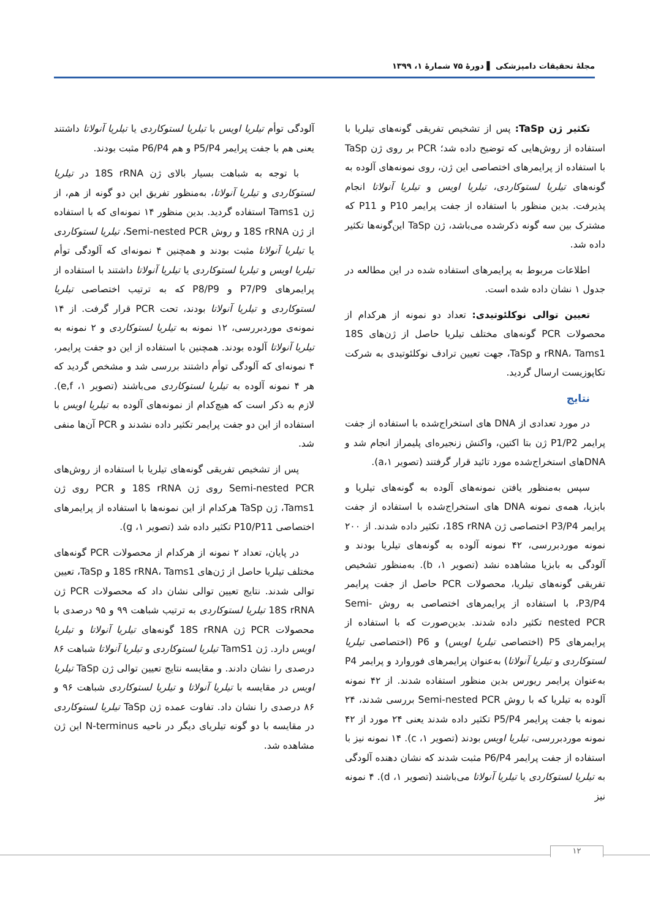مجلهٔ تحقیقات دامپزشکی ▌ دورهٔ ۷۵ شمارهٔ ۱، ۱۳۹۹
تکثیر ژن TaSp: پس از تشخیص تفریقی گونه‌های تیلریا با استفاده از روش‌هایی که توضیح داده شد؛ PCR بر روی ژن TaSp با استفاده از پرایمرهای اختصاصی این ژن، روی نمونه‌های آلوده به گونه‌های تیلریا لستوکاردی، تیلریا اویس و تیلریا آنولاتا انجام پذیرفت. بدین منظور با استفاده از جفت پرایمر P10 و P11 که مشترک بین سه گونه ذکرشده می‌باشد، ژن TaSp این‌گونه‌ها تکثیر داده شد.
اطلاعات مربوط به پرایمرهای استفاده شده در این مطالعه در جدول ۱ نشان داده شده است.
تعیین توالی نوکلئوتیدی: تعداد دو نمونه از هرکدام از محصولات PCR گونه‌های مختلف تیلریا حاصل از ژن‌های 18S rRNA، Tams1 و TaSp، جهت تعیین ترادف نوکلئوتیدی به شرکت تکاپوزیست ارسال گردید.
نتایج
در مورد تعدادی از DNA های استخراج‌شده با استفاده از جفت پرایمر P1/P2 ژن بتا اکتین، واکنش زنجیره‌ای پلیمراز انجام شد و DNAهای استخراج‌شده مورد تائید قرار گرفتند (تصویر ۱،a).
سپس به‌منظور یافتن نمونه‌های آلوده به گونه‌های تیلریا و بابزیا، همه‌ی نمونه DNA های استخراج‌شده با استفاده از جفت پرایمر P3/P4 اختصاصی ژن 18S rRNA، تکثیر داده شدند. از ۲۰۰ نمونه موردبررسی، ۴۲ نمونه آلوده به گونه‌های تیلریا بودند و آلودگی به بابزیا مشاهده نشد (تصویر ۱، b). به‌منظور تشخیص تفریقی گونه‌های تیلریا، محصولات PCR حاصل از جفت پرایمر P3/P4، با استفاده از پرایمرهای اختصاصی به روش Semi-nested PCR تکثیر داده شدند. بدین‌صورت که با استفاده از پرایمرهای P5 (اختصاصی تیلریا اویس) و P6 (اختصاصی تیلریا لستوکاردی و تیلریا آنولاتا) به‌عنوان پرایمرهای فوروارد و پرایمر P4 به‌عنوان پرایمر ریورس بدین منظور استفاده شدند. از ۴۲ نمونه آلوده به تیلریا که با روش Semi-nested PCR بررسی شدند، ۲۴ نمونه با جفت پرایمر P5/P4 تکثیر داده شدند یعنی ۲۴ مورد از ۴۲ نمونه موردبررسی، تیلریا اویس بودند (تصویر ۱، c). ۱۴ نمونه نیز با استفاده از جفت پرایمر P6/P4 مثبت شدند که نشان دهنده آلودگی به تیلریا لستوکاردی یا تیلریا آنولاتا می‌باشند (تصویر ۱، d). ۴ نمونه نیز
آلودگی توأم تیلریا اویس با تیلریا لستوکاردی یا تیلریا آنولاتا داشتند یعنی هم با جفت پرایمر P5/P4 و هم P6/P4 مثبت بودند.
با توجه به شباهت بسیار بالای ژن 18S rRNA در تیلریا لستوکاردی و تیلریا آنولاتا، به‌منظور تفریق این دو گونه از هم، از ژن Tams1 استفاده گردید. بدین منظور ۱۴ نمونه‌ای که با استفاده از ژن 18S rRNA و روش Semi-nested PCR، تیلریا لستوکاردی یا تیلریا آنولاتا مثبت بودند و همچنین ۴ نمونه‌ای که آلودگی توأم تیلریا اویس و تیلریا لستوکاردی یا تیلریا آنولاتا داشتند با استفاده از پرایمرهای P7/P9 و P8/P9 که به ترتیب اختصاصی تیلریا لستوکاردی و تیلریا آنولاتا بودند، تحت PCR قرار گرفت. از ۱۴ نمونه‌ی موردبررسی، ۱۲ نمونه به تیلریا لستوکاردی و ۲ نمونه به تیلریا آنولاتا آلوده بودند. همچنین با استفاده از این دو جفت پرایمر، ۴ نمونه‌ای که آلودگی توأم داشتند بررسی شد و مشخص گردید که هر ۴ نمونه آلوده به تیلریا لستوکاردی می‌باشند (تصویر ۱، e,f). لازم به ذکر است که هیچ‌کدام از نمونه‌های آلوده به تیلریا اویس با استفاده از این دو جفت پرایمر تکثیر داده نشدند و PCR آن‌ها منفی شد.
پس از تشخیص تفریقی گونه‌های تیلریا با استفاده از روش‌های Semi-nested PCR روی ژن 18S rRNA و PCR روی ژن Tams1، ژن TaSp هرکدام از این نمونه‌ها با استفاده از پرایمرهای اختصاصی P10/P11 تکثیر داده شد (تصویر ۱، g).
در پایان، تعداد ۲ نمونه از هرکدام از محصولات PCR گونه‌های مختلف تیلریا حاصل از ژن‌های 18S rRNA، Tams1 و TaSp، تعیین توالی شدند. نتایج تعیین توالی نشان داد که محصولات PCR ژن 18S rRNA تیلریا لستوکاردی به ترتیب شباهت ۹۹ و ۹۵ درصدی با محصولات PCR ژن 18S rRNA گونه‌های تیلریا آنولاتا و تیلریا اویس دارد. ژن TamS1 تیلریا لستوکاردی و تیلریا آنولاتا شباهت ۸۶ درصدی را نشان دادند. و مقایسه نتایج تعیین توالی ژن TaSp تیلریا اویس در مقایسه با تیلریا آنولاتا و تیلریا لستوکاردی شباهت ۹۶ و ۸۶ درصدی را نشان داد. تفاوت عمده ژن TaSp تیلریا لستوکاردی در مقایسه با دو گونه تیلریای دیگر در ناحیه N-terminus این ژن مشاهده شد.
۱۲